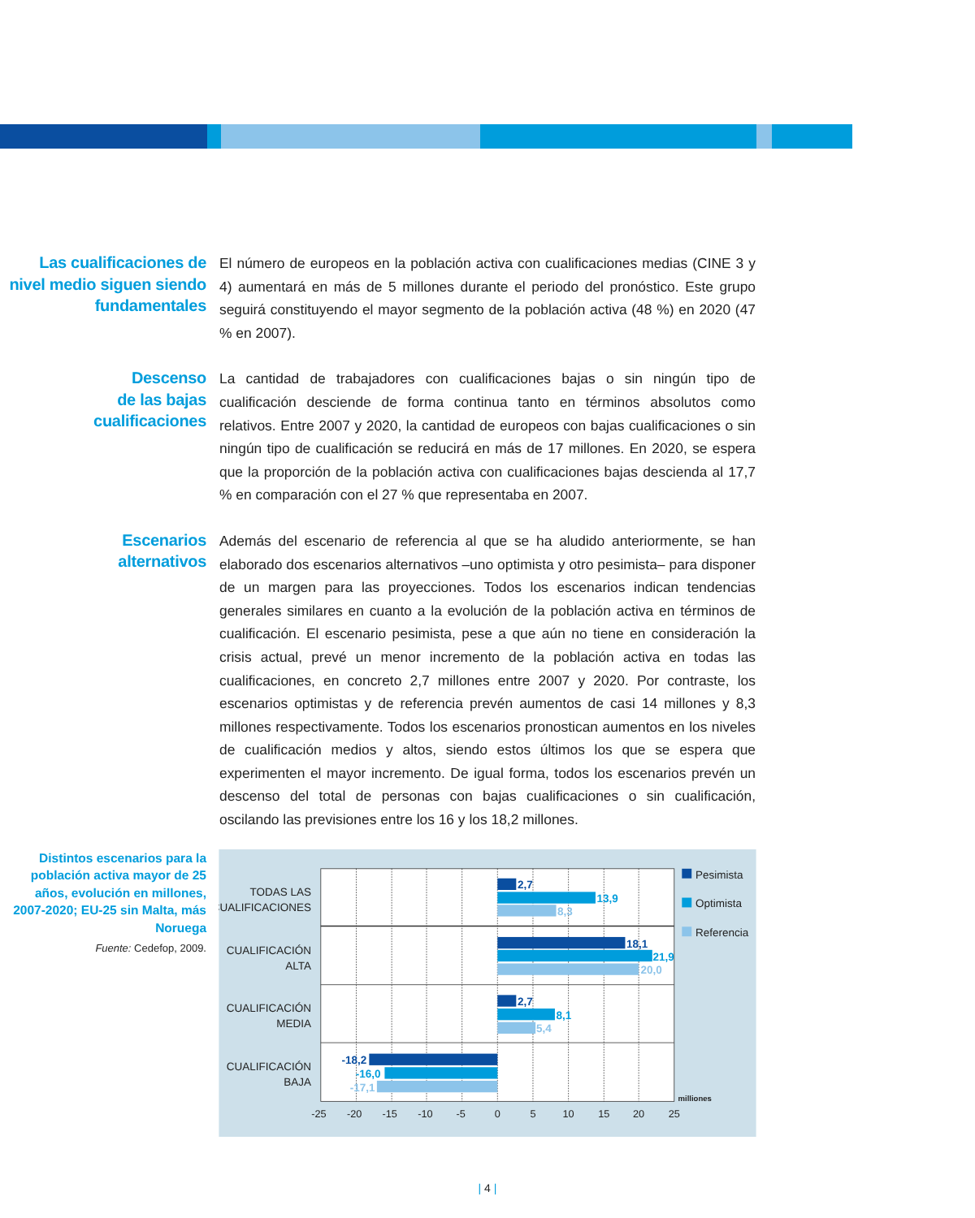Las cualificaciones de nivel medio siguen siendo fundamentales
El número de europeos en la población activa con cualificaciones medias (CINE 3 y 4) aumentará en más de 5 millones durante el periodo del pronóstico. Este grupo seguirá constituyendo el mayor segmento de la población activa (48 %) en 2020 (47 % en 2007).
Descenso
de las bajas
cualificaciones
La cantidad de trabajadores con cualificaciones bajas o sin ningún tipo de cualificación desciende de forma continua tanto en términos absolutos como relativos. Entre 2007 y 2020, la cantidad de europeos con bajas cualificaciones o sin ningún tipo de cualificación se reducirá en más de 17 millones. En 2020, se espera que la proporción de la población activa con cualificaciones bajas descienda al 17,7 % en comparación con el 27 % que representaba en 2007.
Escenarios
alternativos
Además del escenario de referencia al que se ha aludido anteriormente, se han elaborado dos escenarios alternativos –uno optimista y otro pesimista– para disponer de un margen para las proyecciones. Todos los escenarios indican tendencias generales similares en cuanto a la evolución de la población activa en términos de cualificación. El escenario pesimista, pese a que aún no tiene en consideración la crisis actual, prevé un menor incremento de la población activa en todas las cualificaciones, en concreto 2,7 millones entre 2007 y 2020. Por contraste, los escenarios optimistas y de referencia prevén aumentos de casi 14 millones y 8,3 millones respectivamente. Todos los escenarios pronostican aumentos en los niveles de cualificación medios y altos, siendo estos últimos los que se espera que experimenten el mayor incremento. De igual forma, todos los escenarios prevén un descenso del total de personas con bajas cualificaciones o sin cualificación, oscilando las previsiones entre los 16 y los 18,2 millones.
Distintos escenarios para la población activa mayor de 25 años, evolución en millones, 2007-2020; EU-25 sin Malta, más Noruega
Fuente: Cedefop, 2009.
2,7
13,9
8,3
18,1
21,9
20,0
2,7
8,1
5,4
-18,2
-16,0
-17,1
TODAS LAS
CUALIFICACIONES
CUALIFICACIÓN
ALTA
CUALIFICACIÓN
MEDIA
CUALIFICACIÓN
BAJA
-25
-20
-15
-10
-5
0
5
10
15
20
25
milliones
Pesimista
Optimista
Referencia
| 4 |